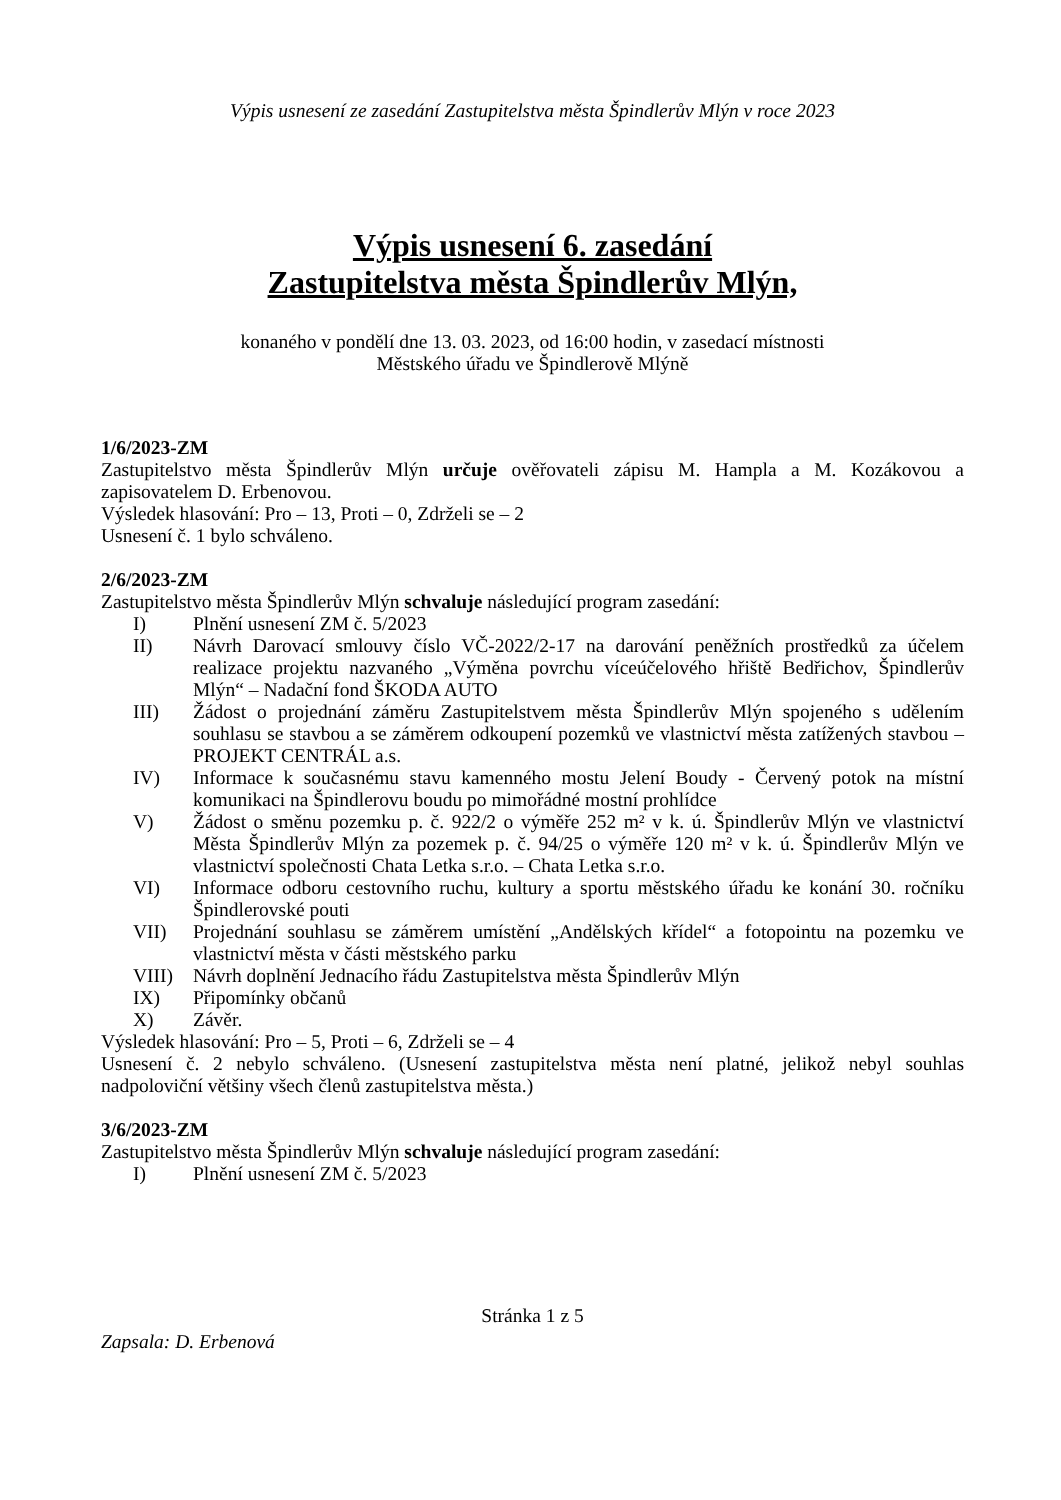Výpis usnesení ze zasedání Zastupitelstva města Špindlerův Mlýn v roce 2023
Výpis usnesení 6. zasedání
Zastupitelstva města Špindlerův Mlýn,
konaného v pondělí dne 13. 03. 2023, od 16:00 hodin, v zasedací místnosti
Městského úřadu ve Špindlerově Mlýně
1/6/2023-ZM
Zastupitelstvo města Špindlerův Mlýn určuje ověřovateli zápisu M. Hampla a M. Kozákovou a zapisovatelem D. Erbenovou.
Výsledek hlasování: Pro – 13, Proti – 0, Zdrželi se – 2
Usnesení č. 1 bylo schváleno.
2/6/2023-ZM
Zastupitelstvo města Špindlerův Mlýn schvaluje následující program zasedání:
I) Plnění usnesení ZM č. 5/2023
II) Návrh Darovací smlouvy číslo VČ-2022/2-17 na darování peněžních prostředků za účelem realizace projektu nazvaného „Výměna povrchu víceúčelového hřiště Bedřichov, Špindlerův Mlýn“ – Nadační fond ŠKODA AUTO
III) Žádost o projednání záměru Zastupitelstvem města Špindlerův Mlýn spojeného s udělením souhlasu se stavbou a se záměrem odkoupení pozemků ve vlastnictví města zatížených stavbou – PROJEKT CENTRÁL a.s.
IV) Informace k současnému stavu kamenného mostu Jelení Boudy - Červený potok na místní komunikaci na Špindlerovu boudu po mimořádné mostní prohlídce
V) Žádost o směnu pozemku p. č. 922/2 o výměře 252 m² v k. ú. Špindlerův Mlýn ve vlastnictví Města Špindlerův Mlýn za pozemek p. č. 94/25 o výměře 120 m² v k. ú. Špindlerův Mlýn ve vlastnictví společnosti Chata Letka s.r.o. – Chata Letka s.r.o.
VI) Informace odboru cestovního ruchu, kultury a sportu městského úřadu ke konání 30. ročníku Špindlerovské pouti
VII) Projednání souhlasu se záměrem umístění „Andělských křídel“ a fotopointu na pozemku ve vlastnictví města v části městského parku
VIII) Návrh doplnění Jednacího řádu Zastupitelstva města Špindlerův Mlýn
IX) Připomínky občanů
X) Závěr.
Výsledek hlasování: Pro – 5, Proti – 6, Zdrželi se – 4
Usnesení č. 2 nebylo schváleno. (Usnesení zastupitelstva města není platné, jelikož nebyl souhlas nadpoloviční většiny všech členů zastupitelstva města.)
3/6/2023-ZM
Zastupitelstvo města Špindlerův Mlýn schvaluje následující program zasedání:
I) Plnění usnesení ZM č. 5/2023
Stránka 1 z 5
Zapsala: D. Erbenová